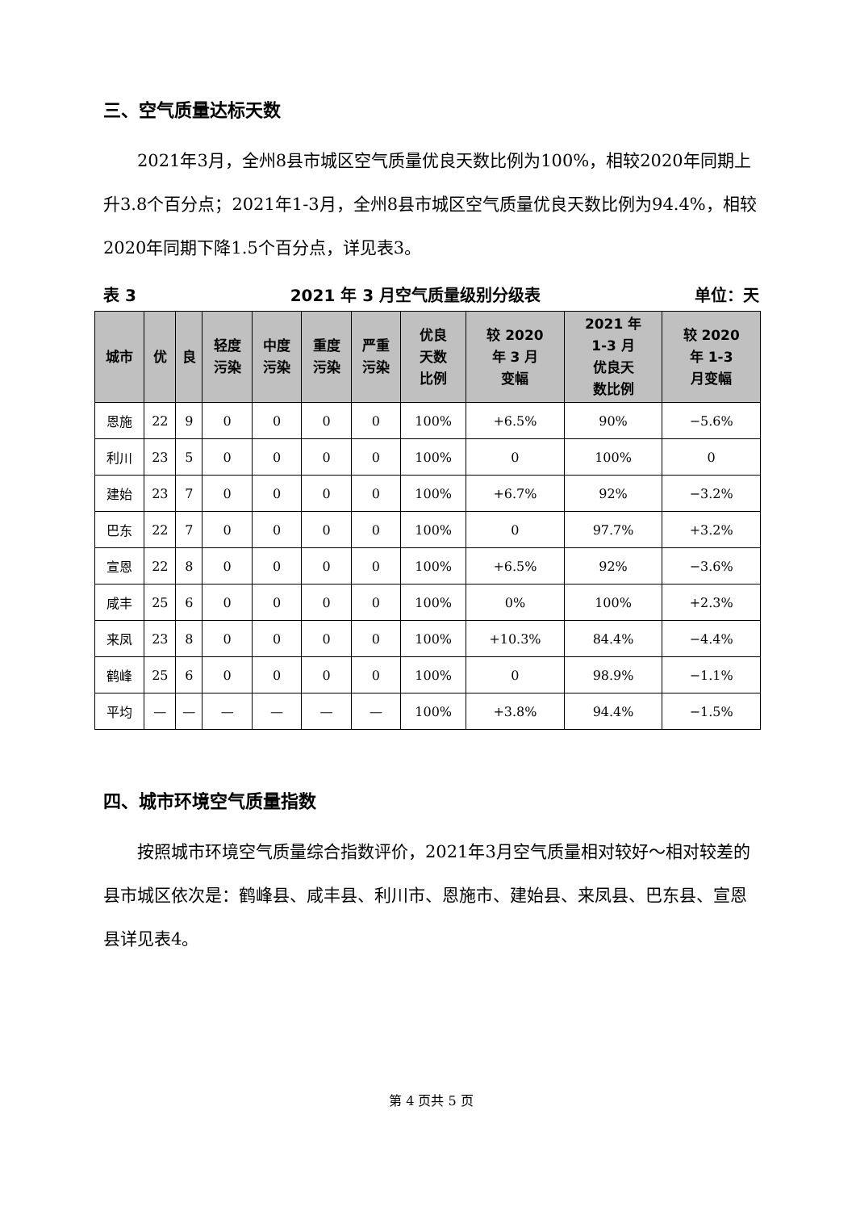三、空气质量达标天数
2021年3月，全州8县市城区空气质量优良天数比例为100%，相较2020年同期上升3.8个百分点；2021年1-3月，全州8县市城区空气质量优良天数比例为94.4%，相较2020年同期下降1.5个百分点，详见表3。
表 3 2021 年 3 月空气质量级别分级表 单位：天
| 城市 | 优 | 良 | 轻度 污染 | 中度 污染 | 重度 污染 | 严重 污染 | 优良 天数 比例 | 较 2020 年 3 月 变幅 | 2021 年 1-3 月 优良天 数比例 | 较 2020 年 1-3 月变幅 |
| --- | --- | --- | --- | --- | --- | --- | --- | --- | --- | --- |
| 恩施 | 22 | 9 | 0 | 0 | 0 | 0 | 100% | +6.5% | 90% | −5.6% |
| 利川 | 23 | 5 | 0 | 0 | 0 | 0 | 100% | 0 | 100% | 0 |
| 建始 | 23 | 7 | 0 | 0 | 0 | 0 | 100% | +6.7% | 92% | −3.2% |
| 巴东 | 22 | 7 | 0 | 0 | 0 | 0 | 100% | 0 | 97.7% | +3.2% |
| 宣恩 | 22 | 8 | 0 | 0 | 0 | 0 | 100% | +6.5% | 92% | −3.6% |
| 咸丰 | 25 | 6 | 0 | 0 | 0 | 0 | 100% | 0% | 100% | +2.3% |
| 来凤 | 23 | 8 | 0 | 0 | 0 | 0 | 100% | +10.3% | 84.4% | −4.4% |
| 鹤峰 | 25 | 6 | 0 | 0 | 0 | 0 | 100% | 0 | 98.9% | −1.1% |
| 平均 | — | — | — | — | — | — | 100% | +3.8% | 94.4% | −1.5% |
四、城市环境空气质量指数
按照城市环境空气质量综合指数评价，2021年3月空气质量相对较好～相对较差的县市城区依次是：鹤峰县、咸丰县、利川市、恩施市、建始县、来凤县、巴东县、宣恩县详见表4。
第 4 页共 5 页